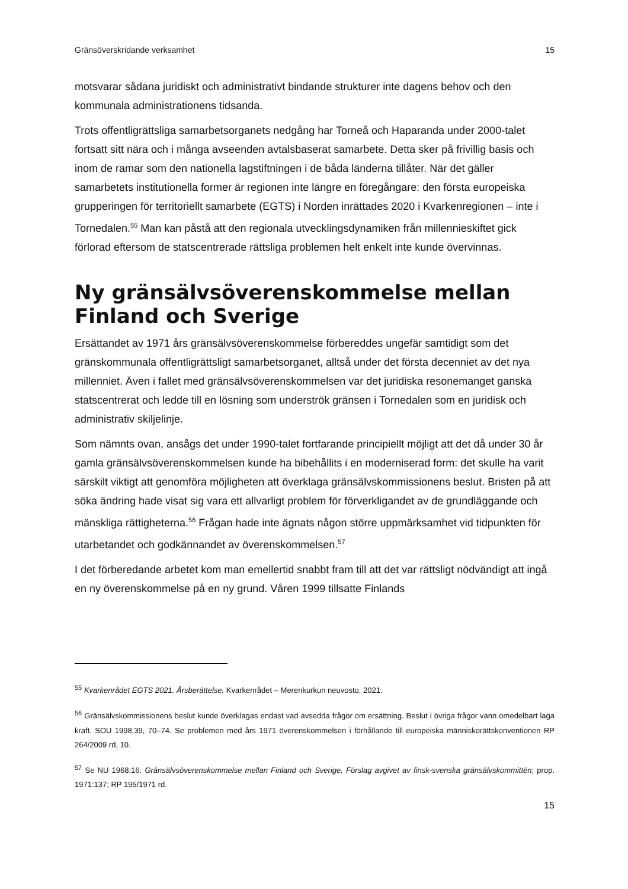Gränsöverskridande verksamhet 15
motsvarar sådana juridiskt och administrativt bindande strukturer inte dagens behov och den kommunala administrationens tidsanda.
Trots offentligrättsliga samarbetsorganets nedgång har Torneå och Haparanda under 2000-talet fortsatt sitt nära och i många avseenden avtalsbaserat samarbete. Detta sker på frivillig basis och inom de ramar som den nationella lagstiftningen i de båda länderna tillåter. När det gäller samarbetets institutionella former är regionen inte längre en föregångare: den första europeiska grupperingen för territoriellt samarbete (EGTS) i Norden inrättades 2020 i Kvarkenregionen – inte i Tornedalen.<sup>55</sup> Man kan påstå att den regionala utvecklingsdynamiken från millennieskiftet gick förlorad eftersom de statscentrerade rättsliga problemen helt enkelt inte kunde övervinnas.
Ny gränsälvsöverenskommelse mellan Finland och Sverige
Ersättandet av 1971 års gränsälvsöverenskommelse förbereddes ungefär samtidigt som det gränskommunala offentligrättsligt samarbetsorganet, alltså under det första decenniet av det nya millenniet. Även i fallet med gränsälvsöverenskommelsen var det juridiska resonemanget ganska statscentrerat och ledde till en lösning som underströk gränsen i Tornedalen som en juridisk och administrativ skiljelinje.
Som nämnts ovan, ansågs det under 1990-talet fortfarande principiellt möjligt att det då under 30 år gamla gränsälvsöverenskommelsen kunde ha bibehållits i en moderniserad form: det skulle ha varit särskilt viktigt att genomföra möjligheten att överklaga gränsälvskommissionens beslut. Bristen på att söka ändring hade visat sig vara ett allvarligt problem för förverkligandet av de grundläggande och mänskliga rättigheterna.<sup>56</sup> Frågan hade inte ägnats någon större uppmärksamhet vid tidpunkten för utarbetandet och godkännandet av överenskommelsen.<sup>57</sup>
I det förberedande arbetet kom man emellertid snabbt fram till att det var rättsligt nödvändigt att ingå en ny överenskommelse på en ny grund. Våren 1999 tillsatte Finlands
<sup>55</sup> Kvarkenrådet EGTS 2021. Årsberättelse. Kvarkenrådet – Merenkurkun neuvosto, 2021.
<sup>56</sup> Gränsälvskommissionens beslut kunde överklagas endast vad avsedda frågor om ersättning. Beslut i övriga frågor vann omedelbart laga kraft. SOU 1998:39, 70–74. Se problemen med års 1971 överenskommelsen i förhållande till europeiska människorättskonventionen RP 264/2009 rd, 10.
<sup>57</sup> Se NU 1968:16. Gränsälvsöverenskommelse mellan Finland och Sverige. Förslag avgivet av finsk-svenska gränsälvskommittén; prop. 1971:137; RP 195/1971 rd.
15